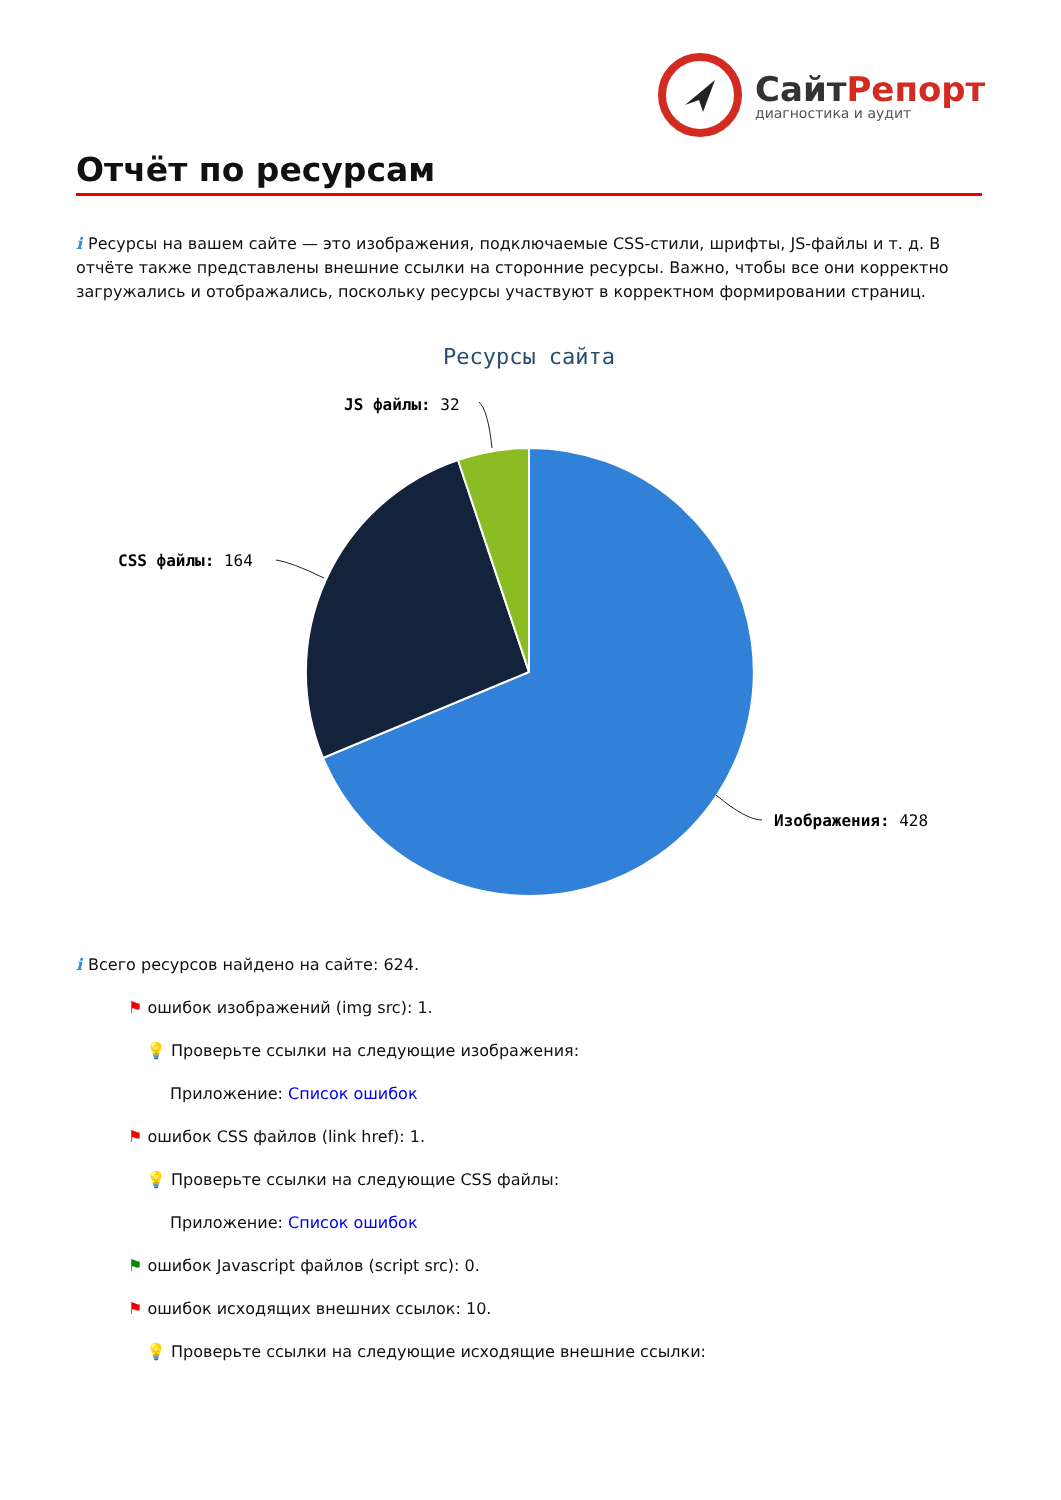СайтРепорт
диагностика и аудит
Отчёт по ресурсам
i Ресурсы на вашем сайте — это изображения, подключаемые CSS-стили, шрифты, JS-файлы и т. д. В отчёте также представлены внешние ссылки на сторонние ресурсы. Важно, чтобы все они корректно загружались и отображались, поскольку ресурсы участвуют в корректном формировании страниц.
Ресурсы сайта
JS файлы: 32
CSS файлы: 164
Изображения: 428
i Всего ресурсов найдено на сайте: 624.
⚑ ошибок изображений (img src): 1.
💡 Проверьте ссылки на следующие изображения:
Приложение: Список ошибок
⚑ ошибок CSS файлов (link href): 1.
💡 Проверьте ссылки на следующие CSS файлы:
Приложение: Список ошибок
⚑ ошибок Javascript файлов (script src): 0.
⚑ ошибок исходящих внешних ссылок: 10.
💡 Проверьте ссылки на следующие исходящие внешние ссылки: